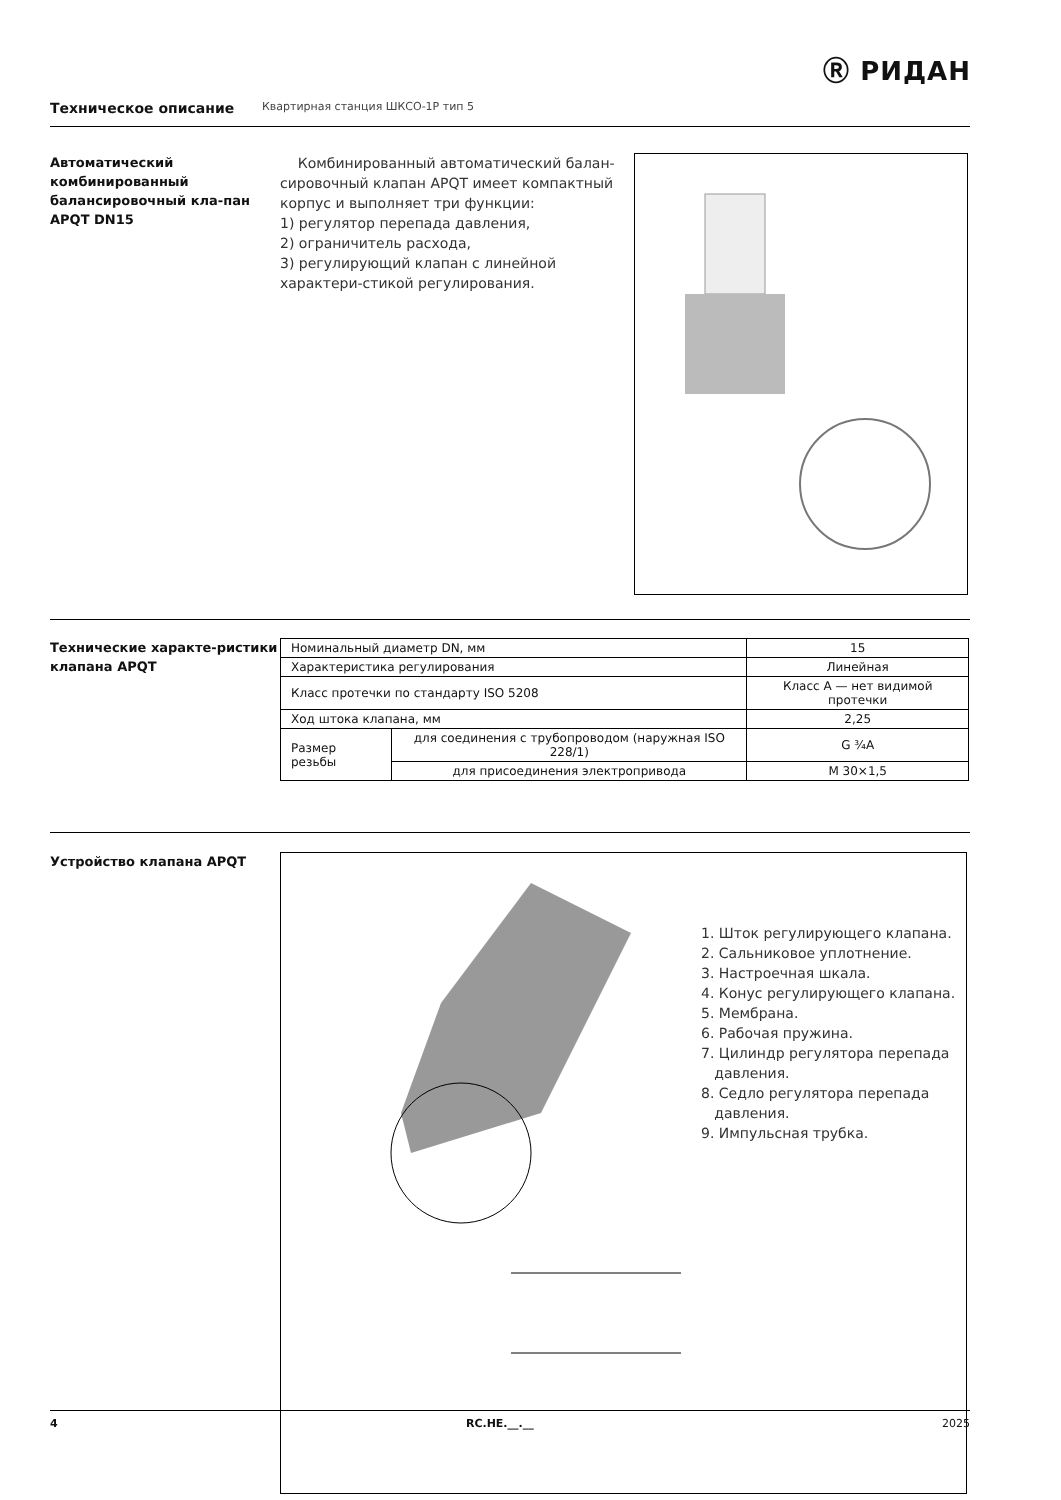Ⓡ РИДАН
Техническое описание Квартирная станция ШКСО-1Р тип 5
Автоматический комбинированный балансировочный кла-пан APQT DN15
Комбинированный автоматический балан-сировочный клапан APQT имеет компактный корпус и выполняет три функции:
1) регулятор перепада давления,
2) ограничитель расхода,
3) регулирующий клапан с линейной характери-стикой регулирования.
Технические характе-ристики клапана APQT
| Номинальный диаметр DN, мм | | 15 |
| Характеристика регулирования | | Линейная |
| Класс протечки по стандарту ISO 5208 | | Класс А — нет видимой протечки |
| Ход штока клапана, мм | | 2,25 |
| Размер резьбы | для соединения с трубопроводом (наружная ISO 228/1) | G ¾A |
| | для присоединения электропривода | M 30×1,5 |
Устройство клапана APQT
1. Шток регулирующего клапана.
2. Сальниковое уплотнение.
3. Настроечная шкала.
4. Конус регулирующего клапана.
5. Мембрана.
6. Рабочая пружина.
7. Цилиндр регулятора перепада
давления.
8. Седло регулятора перепада
давления.
9. Импульсная трубка.
4 RC.HE.__.__ 2025